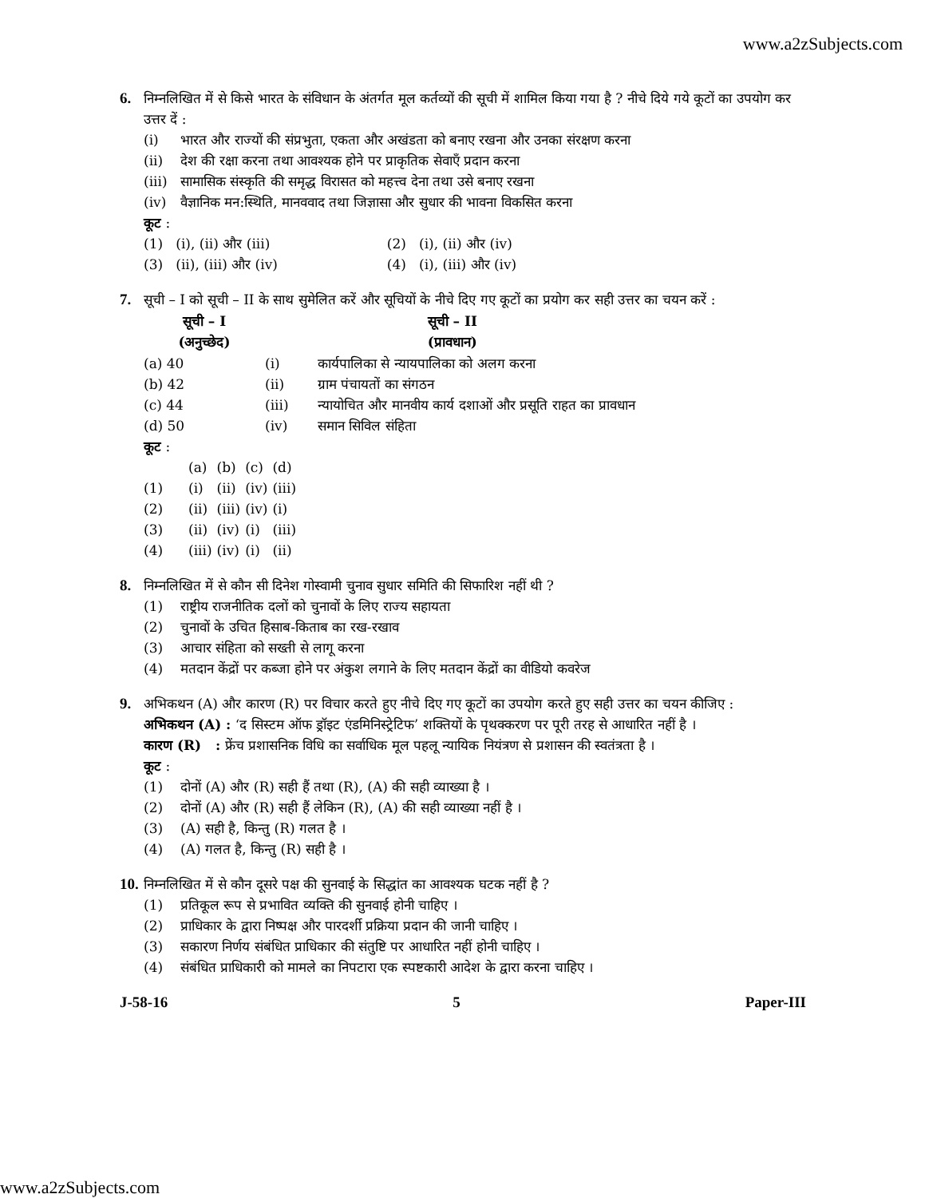www.a2zSubjects.com
6. निम्नलिखित में से किसे भारत के संविधान के अंतर्गत मूल कर्तव्यों की सूची में शामिल किया गया है ? नीचे दिये गये कूटों का उपयोग कर उत्तर दें :
(i) भारत और राज्यों की संप्रभुता, एकता और अखंडता को बनाए रखना और उनका संरक्षण करना
(ii) देश की रक्षा करना तथा आवश्यक होने पर प्राकृतिक सेवाएँ प्रदान करना
(iii) सामासिक संस्कृति की समृद्ध विरासत को महत्त्व देना तथा उसे बनाए रखना
(iv) वैज्ञानिक मन:स्थिति, मानववाद तथा जिज्ञासा और सुधार की भावना विकसित करना
कूट :
| (1) (i), (ii) और (iii) | (2) (i), (ii) और (iv) |
| (3) (ii), (iii) और (iv) | (4) (i), (iii) और (iv) |
7. सूची – I को सूची – II के साथ सुमेलित करें और सूचियों के नीचे दिए गए कूटों का प्रयोग कर सही उत्तर का चयन करें :
| सूची – I (अनुच्छेद) | सूची – II (प्रावधान) | |
| --- | --- | --- |
| (a) 40 | (i) | कार्यपालिका से न्यायपालिका को अलग करना |
| (b) 42 | (ii) | ग्राम पंचायतों का संगठन |
| (c) 44 | (iii) | न्यायोचित और मानवीय कार्य दशाओं और प्रसूति राहत का प्रावधान |
| (d) 50 | (iv) | समान सिविल संहिता |
कूट :
| | (a) | (b) | (c) | (d) |
| (1) | (i) | (ii) | (iv) | (iii) |
| (2) | (ii) | (iii) | (iv) | (i) |
| (3) | (ii) | (iv) | (i) | (iii) |
| (4) | (iii) | (iv) | (i) | (ii) |
8. निम्नलिखित में से कौन सी दिनेश गोस्वामी चुनाव सुधार समिति की सिफारिश नहीं थी ?
(1) राष्ट्रीय राजनीतिक दलों को चुनावों के लिए राज्य सहायता
(2) चुनावों के उचित हिसाब-किताब का रख-रखाव
(3) आचार संहिता को सख्ती से लागू करना
(4) मतदान केंद्रों पर कब्जा होने पर अंकुश लगाने के लिए मतदान केंद्रों का वीडियो कवरेज
9. अभिकथन (A) और कारण (R) पर विचार करते हुए नीचे दिए गए कूटों का उपयोग करते हुए सही उत्तर का चयन कीजिए :
अभिकथन (A) : ‘द सिस्टम ऑफ ड्रॉइट एंडमिनिस्ट्रेटिफ’ शक्तियों के पृथक्करण पर पूरी तरह से आधारित नहीं है ।
कारण (R) : फ्रेंच प्रशासनिक विधि का सर्वाधिक मूल पहलू न्यायिक नियंत्रण से प्रशासन की स्वतंत्रता है ।
कूट :
(1) दोनों (A) और (R) सही हैं तथा (R), (A) की सही व्याख्या है ।
(2) दोनों (A) और (R) सही हैं लेकिन (R), (A) की सही व्याख्या नहीं है ।
(3) (A) सही है, किन्तु (R) गलत है ।
(4) (A) गलत है, किन्तु (R) सही है ।
10.
निम्नलिखित में से कौन दूसरे पक्ष की सुनवाई के सिद्धांत का आवश्यक घटक नहीं है ?
(1) प्रतिकूल रूप से प्रभावित व्यक्ति की सुनवाई होनी चाहिए ।
(2) प्राधिकार के द्वारा निष्पक्ष और पारदर्शी प्रक्रिया प्रदान की जानी चाहिए ।
(3) सकारण निर्णय संबंधित प्राधिकार की संतुष्टि पर आधारित नहीं होनी चाहिए ।
(4) संबंधित प्राधिकारी को मामले का निपटारा एक स्पष्टकारी आदेश के द्वारा करना चाहिए ।
J-58-16 5 Paper-III
www.a2zSubjects.com